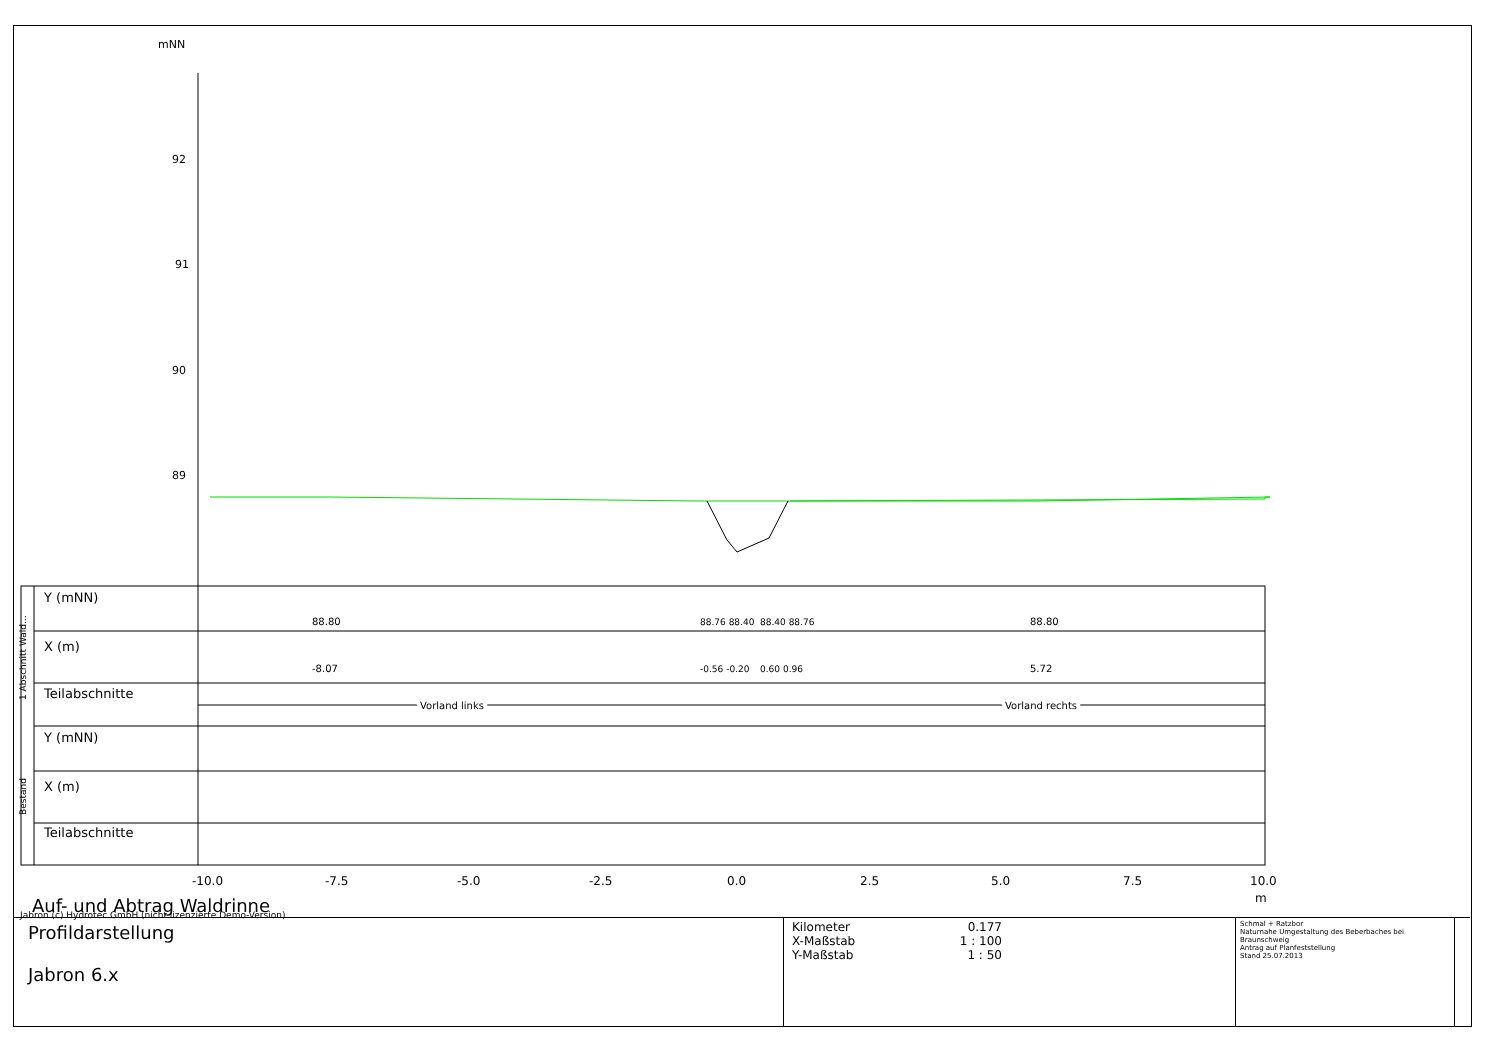mNN
92
91
90
89
Y (mNN)
X (m)
Teilabschnitte
Y (mNN)
X (m)
Teilabschnitte
Vorland links
Vorland rechts
88.80
-8.07
88.76 88.40
-0.56 -0.20
88.40 88.76
0.60 0.96
88.80
5.72
1 Abschnitt Wald...
Bestand
-10.0
-7.5
-5.0
-2.5
0.0
2.5
5.0
7.5
10.0
m
Auf- und Abtrag Waldrinne
Jabron (c) Hydrotec GmbH (nicht lizenzierte Demo-Version)
Profildarstellung
Jabron 6.x
Kilometer
X-Maßstab
Y-Maßstab
0.177
1 : 100
1 : 50
Schmal + Ratzbor
Naturnahe Umgestaltung des Beberbaches bei Braunschweig
Antrag auf Planfeststellung
Stand 25.07.2013